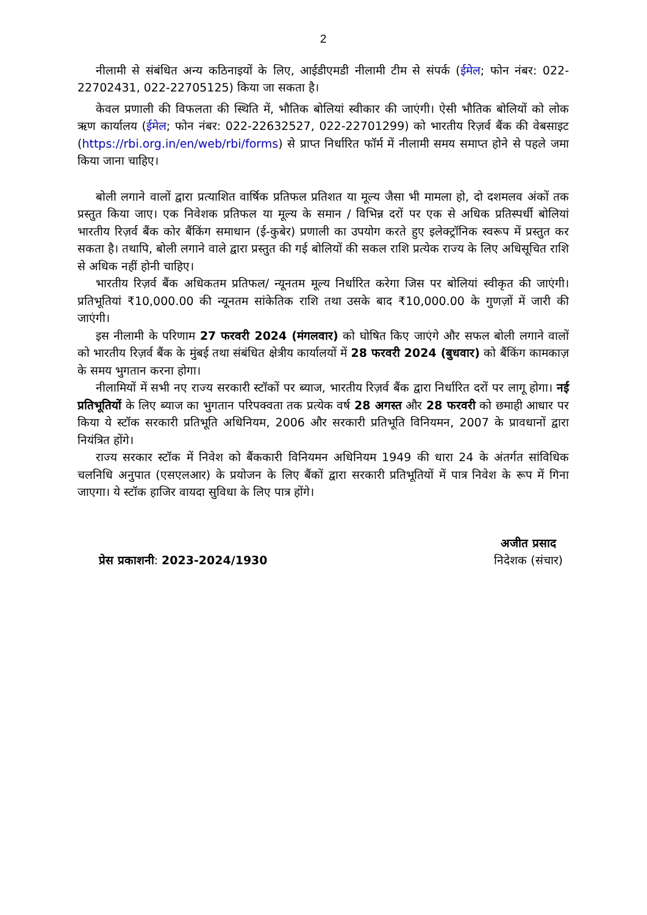2
नीलामी से संबंधित अन्य कठिनाइयों के लिए, आईडीएमडी नीलामी टीम से संपर्क (ईमेल; फोन नंबर: 022-22702431, 022-22705125) किया जा सकता है।
केवल प्रणाली की विफलता की स्थिति में, भौतिक बोलियां स्वीकार की जाएंगी। ऐसी भौतिक बोलियों को लोक ऋण कार्यालय (ईमेल; फोन नंबर: 022-22632527, 022-22701299) को भारतीय रिज़र्व बैंक की वेबसाइट (https://rbi.org.in/en/web/rbi/forms) से प्राप्त निर्धारित फॉर्म में नीलामी समय समाप्त होने से पहले जमा किया जाना चाहिए।
बोली लगाने वालों द्वारा प्रत्याशित वार्षिक प्रतिफल प्रतिशत या मूल्य जैसा भी मामला हो, दो दशमलव अंकों तक प्रस्तुत किया जाए। एक निवेशक प्रतिफल या मूल्य के समान / विभिन्न दरों पर एक से अधिक प्रतिस्पर्धी बोलियां भारतीय रिज़र्व बैंक कोर बैंकिंग समाधान (ई-कुबेर) प्रणाली का उपयोग करते हुए इलेक्ट्रॉनिक स्वरूप में प्रस्तुत कर सकता है। तथापि, बोली लगाने वाले द्वारा प्रस्तुत की गई बोलियों की सकल राशि प्रत्येक राज्य के लिए अधिसूचित राशि से अधिक नहीं होनी चाहिए।
भारतीय रिज़र्व बैंक अधिकतम प्रतिफल/ न्यूनतम मूल्य निर्धारित करेगा जिस पर बोलियां स्वीकृत की जाएंगी। प्रतिभूतियां ₹10,000.00 की न्यूनतम सांकेतिक राशि तथा उसके बाद ₹10,000.00 के गुणज़ों में जारी की जाएंगी।
इस नीलामी के परिणाम 27 फरवरी 2024 (मंगलवार) को घोषित किए जाएंगे और सफल बोली लगाने वालों को भारतीय रिज़र्व बैंक के मुंबई तथा संबंधित क्षेत्रीय कार्यालयों में 28 फरवरी 2024 (बुधवार) को बैंकिंग कामकाज़ के समय भुगतान करना होगा।
नीलामियों में सभी नए राज्य सरकारी स्टॉकों पर ब्याज, भारतीय रिज़र्व बैंक द्वारा निर्धारित दरों पर लागू होगा। नई प्रतिभूतियों के लिए ब्याज का भुगतान परिपक्वता तक प्रत्येक वर्ष 28 अगस्त और 28 फरवरी को छमाही आधार पर किया ये स्टॉक सरकारी प्रतिभूति अधिनियम, 2006 और सरकारी प्रतिभूति विनियमन, 2007 के प्रावधानों द्वारा नियंत्रित होंगे।
राज्य सरकार स्टॉक में निवेश को बैंककारी विनियमन अधिनियम 1949 की धारा 24 के अंतर्गत सांविधिक चलनिधि अनुपात (एसएलआर) के प्रयोजन के लिए बैंकों द्वारा सरकारी प्रतिभूतियों में पात्र निवेश के रूप में गिना जाएगा। ये स्टॉक हाजिर वायदा सुविधा के लिए पात्र होंगे।
प्रेस प्रकाशनी: 2023-2024/1930
अजीत प्रसाद
निदेशक (संचार)